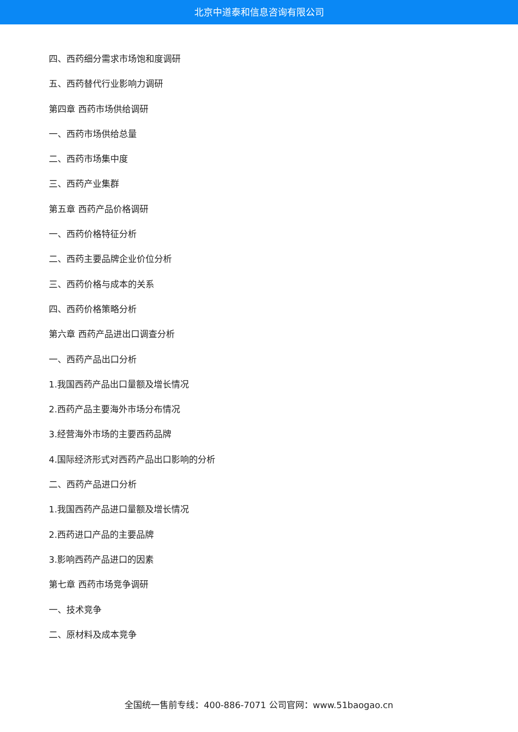北京中道泰和信息咨询有限公司
四、西药细分需求市场饱和度调研
五、西药替代行业影响力调研
第四章 西药市场供给调研
一、西药市场供给总量
二、西药市场集中度
三、西药产业集群
第五章 西药产品价格调研
一、西药价格特征分析
二、西药主要品牌企业价位分析
三、西药价格与成本的关系
四、西药价格策略分析
第六章 西药产品进出口调查分析
一、西药产品出口分析
1.我国西药产品出口量额及增长情况
2.西药产品主要海外市场分布情况
3.经营海外市场的主要西药品牌
4.国际经济形式对西药产品出口影响的分析
二、西药产品进口分析
1.我国西药产品进口量额及增长情况
2.西药进口产品的主要品牌
3.影响西药产品进口的因素
第七章 西药市场竞争调研
一、技术竞争
二、原材料及成本竞争
全国统一售前专线：400-886-7071 公司官网：www.51baogao.cn